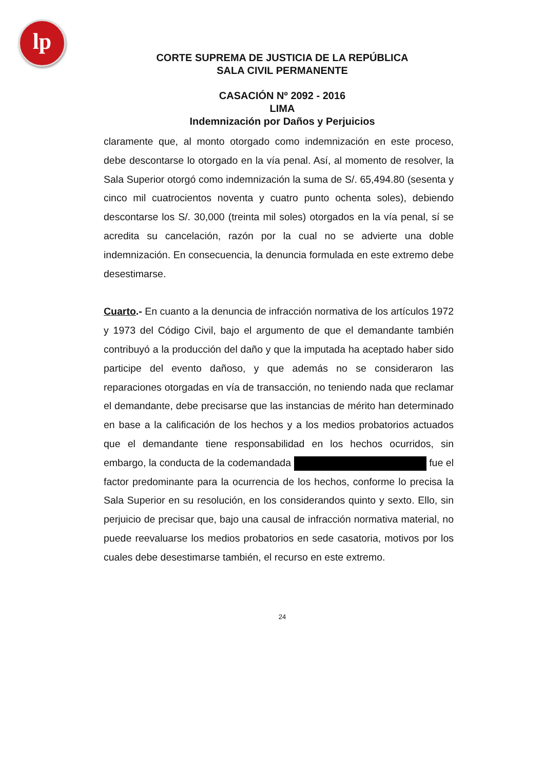lp
CORTE SUPREMA DE JUSTICIA DE LA REPÚBLICA
SALA CIVIL PERMANENTE
CASACIÓN Nº 2092 - 2016
LIMA
Indemnización por Daños y Perjuicios
claramente que, al monto otorgado como indemnización en este proceso, debe descontarse lo otorgado en la vía penal. Así, al momento de resolver, la Sala Superior otorgó como indemnización la suma de S/. 65,494.80 (sesenta y cinco mil cuatrocientos noventa y cuatro punto ochenta soles), debiendo descontarse los S/. 30,000 (treinta mil soles) otorgados en la vía penal, sí se acredita su cancelación, razón por la cual no se advierte una doble indemnización. En consecuencia, la denuncia formulada en este extremo debe desestimarse.
Cuarto.- En cuanto a la denuncia de infracción normativa de los artículos 1972 y 1973 del Código Civil, bajo el argumento de que el demandante también contribuyó a la producción del daño y que la imputada ha aceptado haber sido participe del evento dañoso, y que además no se consideraron las reparaciones otorgadas en vía de transacción, no teniendo nada que reclamar el demandante, debe precisarse que las instancias de mérito han determinado en base a la calificación de los hechos y a los medios probatorios actuados que el demandante tiene responsabilidad en los hechos ocurridos, sin embargo, la conducta de la codemandada fue el factor predominante para la ocurrencia de los hechos, conforme lo precisa la Sala Superior en su resolución, en los considerandos quinto y sexto. Ello, sin perjuicio de precisar que, bajo una causal de infracción normativa material, no puede reevaluarse los medios probatorios en sede casatoria, motivos por los cuales debe desestimarse también, el recurso en este extremo.
24